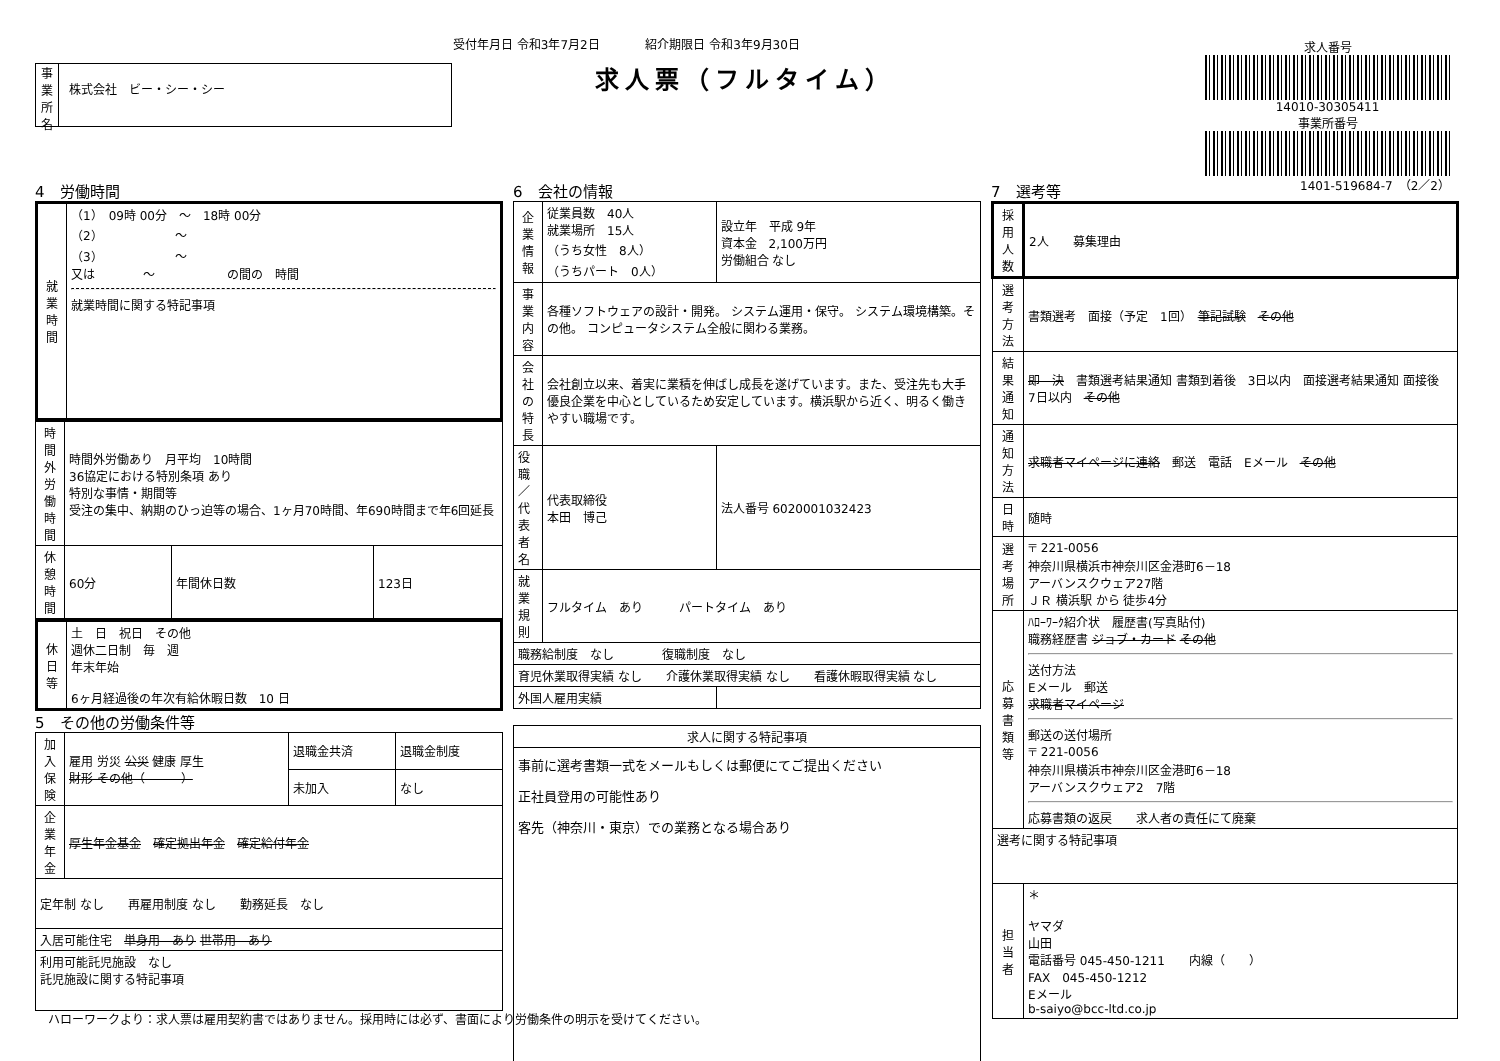受付年月日 令和3年7月2日 紹介期限日 令和3年9月30日
事業所名
株式会社　ビー・シー・シー
求人票（フルタイム）
求人番号
14010-30305411
事業所番号
1401-519684-7　（2／2）
4　労働時間
| 就業時間 | （1） 09時 00分 ～ 18時 00分 （2） ～ （3） ～ 又は ～ の間の 時間 就業時間に関する特記事項 |
| 時間外労働時間 | 時間外労働あり 月平均 10時間 36協定における特別条項 あり 特別な事情・期間等 受注の集中、納期のひっ迫等の場合、1ヶ月70時間、年690時間まで年6回延長 | | |
| 休憩時間 | 60分 | 年間休日数 | 123日 |
| 休日等 | 土 日 祝日 その他 週休二日制 毎 週 年末年始 6ヶ月経過後の年次有給休暇日数 10 日 |
5　その他の労働条件等
| 加入保険 | 雇用 労災 公災 健康 厚生 財形 その他（ ） | 退職金共済 | 退職金制度 |
| | | 未加入 | なし |
| 企業年金 | 厚生年金基金 確定拠出年金 確定給付年金 | | |
| 定年制 なし 再雇用制度 なし 勤務延長 なし | | | |
| 入居可能住宅 単身用 あり 世帯用 あり | | | |
| 利用可能託児施設 なし 託児施設に関する特記事項 | | | |
6　会社の情報
| 企業情報 | 従業員数 40人 就業場所 15人 （うち女性 8人） （うちパート 0人） | 設立年 平成 9年 資本金 2,100万円 労働組合 なし | |
| 事業内容 | 各種ソフトウェアの設計・開発。 システム運用・保守。 システム環境構築。その他。 コンピュータシステム全般に関わる業務。 | | |
| 会社の特長 | 会社創立以来、着実に業積を伸ばし成長を遂げています。また、受注先も大手優良企業を中心としているため安定しています。横浜駅から近く、明るく働きやすい職場です。 | | |
| 役職／代表者名 | 代表取締役 本田 博己 | | 法人番号 6020001032423 |
| 就業規則 | フルタイム あり パートタイム あり | | |
| 職務給制度 なし 復職制度 なし | | | |
| 育児休業取得実績 なし 介護休業取得実績 なし 看護休暇取得実績 なし | | | |
| 外国人雇用実績 | | | |
| 求人に関する特記事項 |
| 事前に選考書類一式をメールもしくは郵便にてご提出ください 正社員登用の可能性あり 客先（神奈川・東京）での業務となる場合あり |
7　選考等
| 採用人数 | 2人 募集理由 |
| 選考方法 | 書類選考 面接（予定 1回） 筆記試験 その他 |
| 結果通知 | 即 決 書類選考結果通知 書類到着後 3日以内 面接選考結果通知 面接後 7日以内 その他 |
| 通知方法 | 求職者マイページに連絡 郵送 電話 Eメール その他 |
| 日時 | 随時 |
| 選考場所 | 〒 221-0056 神奈川県横浜市神奈川区金港町6－18 アーバンスクウェア27階 ＪＲ 横浜駅 から 徒歩4分 |
| 応募書類等 | ﾊﾛｰﾜｰｸ紹介状 履歴書(写真貼付) 職務経歴書 ジョブ・カード その他 送付方法 Eメール 郵送 求職者マイページ 郵送の送付場所 〒 221-0056 神奈川県横浜市神奈川区金港町6－18 アーバンスクウェア2 7階 応募書類の返戻 求人者の責任にて廃棄 |
| 選考に関する特記事項 | |
| 担当者 | ＊ ヤマダ 山田 電話番号 045-450-1211 内線（ ） FAX 045-450-1212 Eメール b-saiyo@bcc-ltd.co.jp |
ハローワークより：求人票は雇用契約書ではありません。採用時には必ず、書面により労働条件の明示を受けてください。